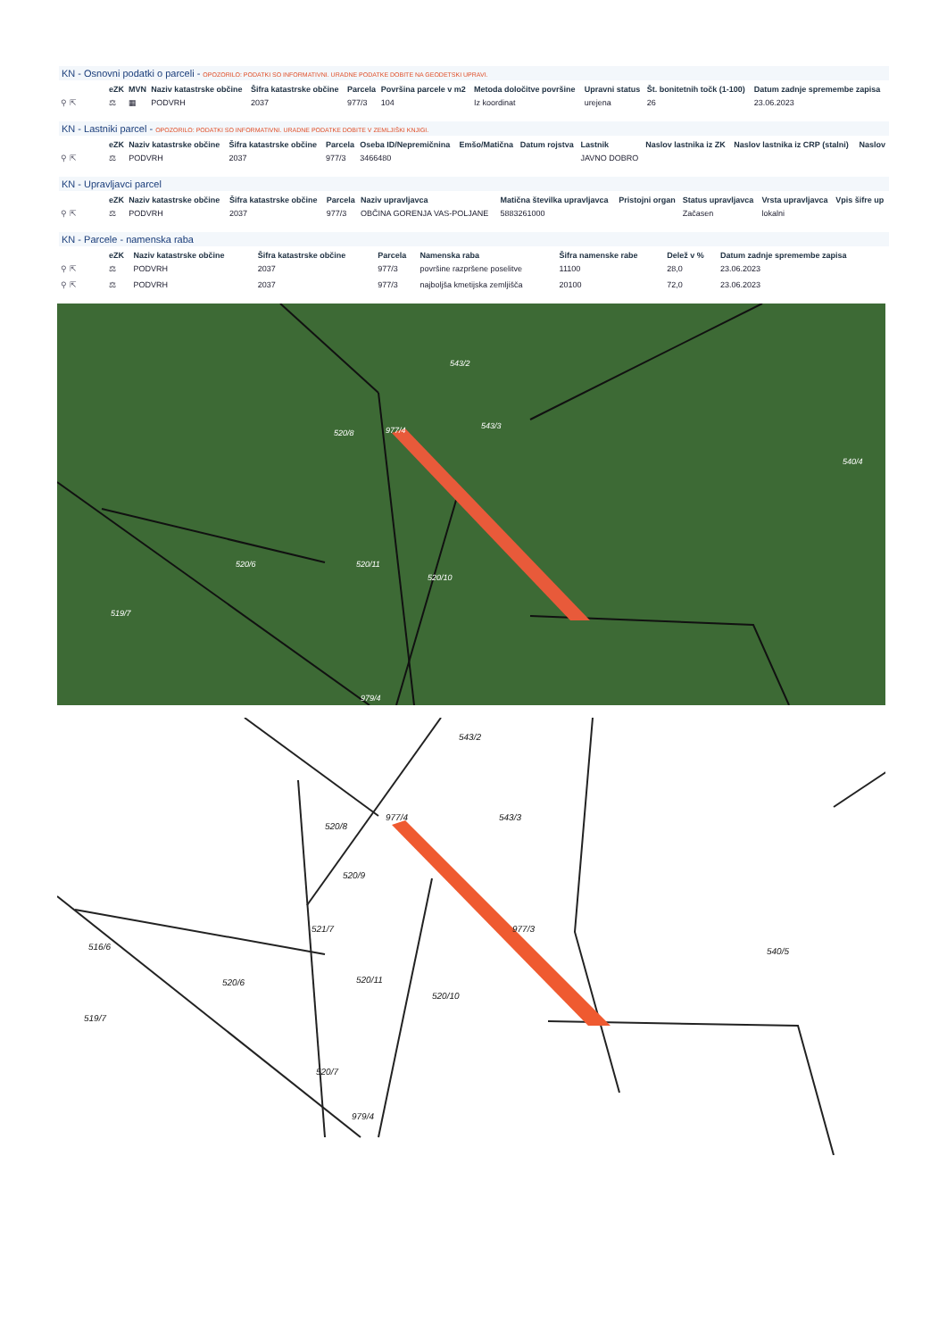KN - Osnovni podatki o parceli - OPOZORILO: PODATKI SO INFORMATIVNI. URADNE PODATKE DOBITE NA GEODETSKI UPRAVI.
| | eZK | MVN | Naziv katastrske občine | Šifra katastrske občine | Parcela | Površina parcele v m2 | Metoda določitve površine | Upravni status | Št. bonitetnih točk (1-100) | Datum zadnje spremembe zapisa |
| --- | --- | --- | --- | --- | --- | --- | --- | --- | --- | --- |
| ⚲ ⇱ | ⚖ | ▦ | PODVRH | 2037 | 977/3 | 104 | Iz koordinat | urejena | 26 | 23.06.2023 |
KN - Lastniki parcel - OPOZORILO: PODATKI SO INFORMATIVNI. URADNE PODATKE DOBITE V ZEMLJIŠKI KNJIGI.
| | eZK | Naziv katastrske občine | Šifra katastrske občine | Parcela | Oseba ID/Nepremičnina | Emšo/Matična | Datum rojstva | Lastnik | Naslov lastnika iz ZK | Naslov lastnika iz CRP (stalni) | Naslov |
| --- | --- | --- | --- | --- | --- | --- | --- | --- | --- | --- | --- |
| ⚲ ⇱ | ⚖ | PODVRH | 2037 | 977/3 | 3466480 | | | JAVNO DOBRO | | | |
KN - Upravljavci parcel
| | eZK | Naziv katastrske občine | Šifra katastrske občine | Parcela | Naziv upravljavca | Matična številka upravljavca | Pristojni organ | Status upravljavca | Vrsta upravljavca | Vpis šifre up |
| --- | --- | --- | --- | --- | --- | --- | --- | --- | --- | --- |
| ⚲ ⇱ | ⚖ | PODVRH | 2037 | 977/3 | OBČINA GORENJA VAS-POLJANE | 5883261000 | | Začasen | lokalni | |
KN - Parcele - namenska raba
| | eZK | Naziv katastrske občine | Šifra katastrske občine | Parcela | Namenska raba | Šifra namenske rabe | Delež v % | Datum zadnje spremembe zapisa |
| --- | --- | --- | --- | --- | --- | --- | --- | --- |
| ⚲ ⇱ | ⚖ | PODVRH | 2037 | 977/3 | površine razpršene poselitve | 11100 | 28,0 | 23.06.2023 |
| ⚲ ⇱ | ⚖ | PODVRH | 2037 | 977/3 | najboljša kmetijska zemljišča | 20100 | 72,0 | 23.06.2023 |
543/2
977/4
520/8
543/3
540/4
520/6
520/11
520/10
519/7
979/4
543/2
977/4
520/8
543/3
520/9
977/3
521/7
540/5
520/6
520/11
520/10
516/6
519/7
520/7
979/4